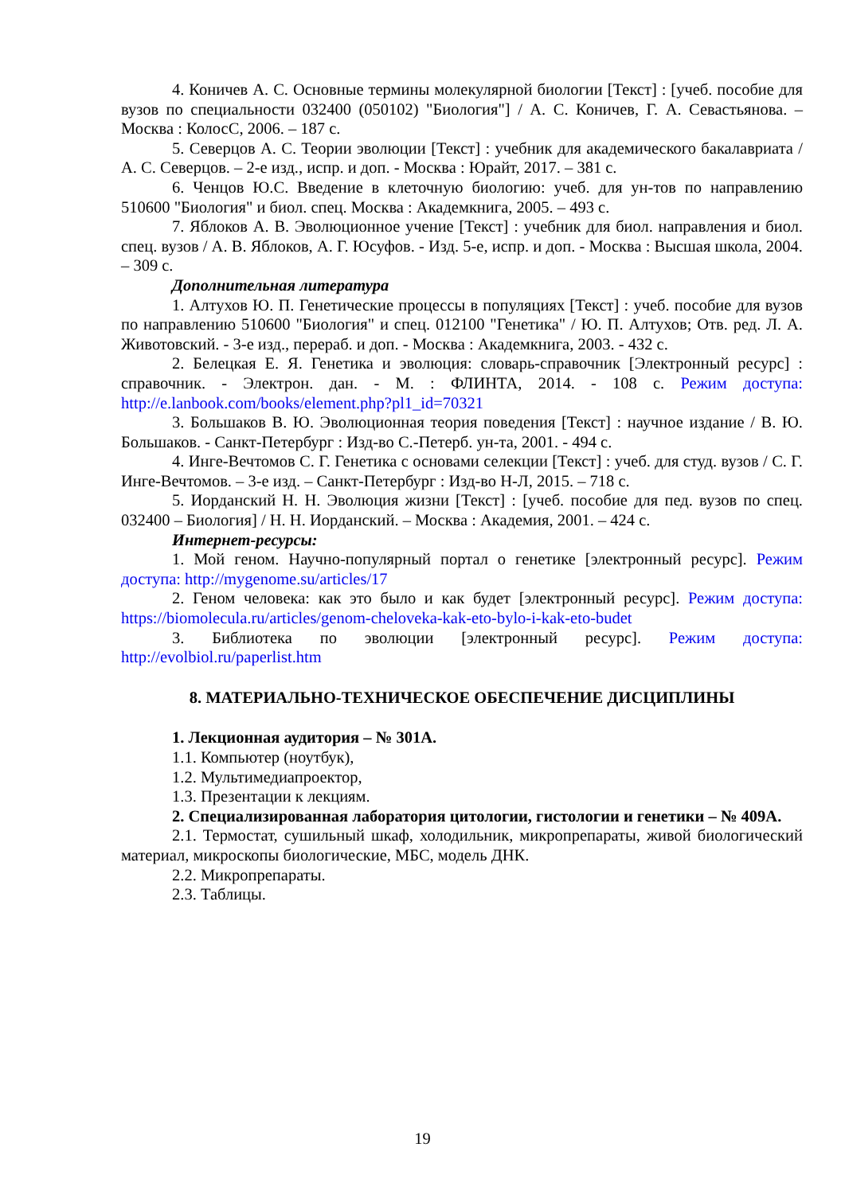4. Коничев А. С. Основные термины молекулярной биологии [Текст] : [учеб. пособие для вузов по специальности 032400 (050102) "Биология"] / А. С. Коничев, Г. А. Севастьянова. – Москва : КолосС, 2006. – 187 с.
5. Северцов А. С. Теории эволюции [Текст] : учебник для академического бакалавриата / А. С. Северцов. – 2-е изд., испр. и доп. - Москва : Юрайт, 2017. – 381 с.
6. Ченцов Ю.С. Введение в клеточную биологию: учеб. для ун-тов по направлению 510600 "Биология" и биол. спец. Москва : Академкнига, 2005. – 493 с.
7. Яблоков А. В. Эволюционное учение [Текст] : учебник для биол. направления и биол. спец. вузов / А. В. Яблоков, А. Г. Юсуфов. - Изд. 5-е, испр. и доп. - Москва : Высшая школа, 2004. – 309 с.
Дополнительная литература
1. Алтухов Ю. П. Генетические процессы в популяциях [Текст] : учеб. пособие для вузов по направлению 510600 "Биология" и спец. 012100 "Генетика" / Ю. П. Алтухов; Отв. ред. Л. А. Животовский. - 3-е изд., перераб. и доп. - Москва : Академкнига, 2003. - 432 с.
2. Белецкая Е. Я. Генетика и эволюция: словарь-справочник [Электронный ресурс] : справочник. - Электрон. дан. - М. : ФЛИНТА, 2014. - 108 с. Режим доступа: http://e.lanbook.com/books/element.php?pl1_id=70321
3. Большаков В. Ю. Эволюционная теория поведения [Текст] : научное издание / В. Ю. Большаков. - Санкт-Петербург : Изд-во С.-Петерб. ун-та, 2001. - 494 с.
4. Инге-Вечтомов С. Г. Генетика с основами селекции [Текст] : учеб. для студ. вузов / С. Г. Инге-Вечтомов. – 3-е изд. – Санкт-Петербург : Изд-во Н-Л, 2015. – 718 с.
5. Иорданский Н. Н. Эволюция жизни [Текст] : [учеб. пособие для пед. вузов по спец. 032400 – Биология] / Н. Н. Иорданский. – Москва : Академия, 2001. – 424 с.
Интернет-ресурсы:
1. Мой геном. Научно-популярный портал о генетике [электронный ресурс]. Режим доступа: http://mygenome.su/articles/17
2. Геном человека: как это было и как будет [электронный ресурс]. Режим доступа: https://biomolecula.ru/articles/genom-cheloveka-kak-eto-bylo-i-kak-eto-budet
3. Библиотека по эволюции [электронный ресурс]. Режим доступа: http://evolbiol.ru/paperlist.htm
8. МАТЕРИАЛЬНО-ТЕХНИЧЕСКОЕ ОБЕСПЕЧЕНИЕ ДИСЦИПЛИНЫ
1. Лекционная аудитория – № 301А.
1.1. Компьютер (ноутбук),
1.2. Мультимедиапроектор,
1.3. Презентации к лекциям.
2. Специализированная лаборатория цитологии, гистологии и генетики – № 409А.
2.1. Термостат, сушильный шкаф, холодильник, микропрепараты, живой биологический материал, микроскопы биологические, МБС, модель ДНК.
2.2. Микропрепараты.
2.3. Таблицы.
19